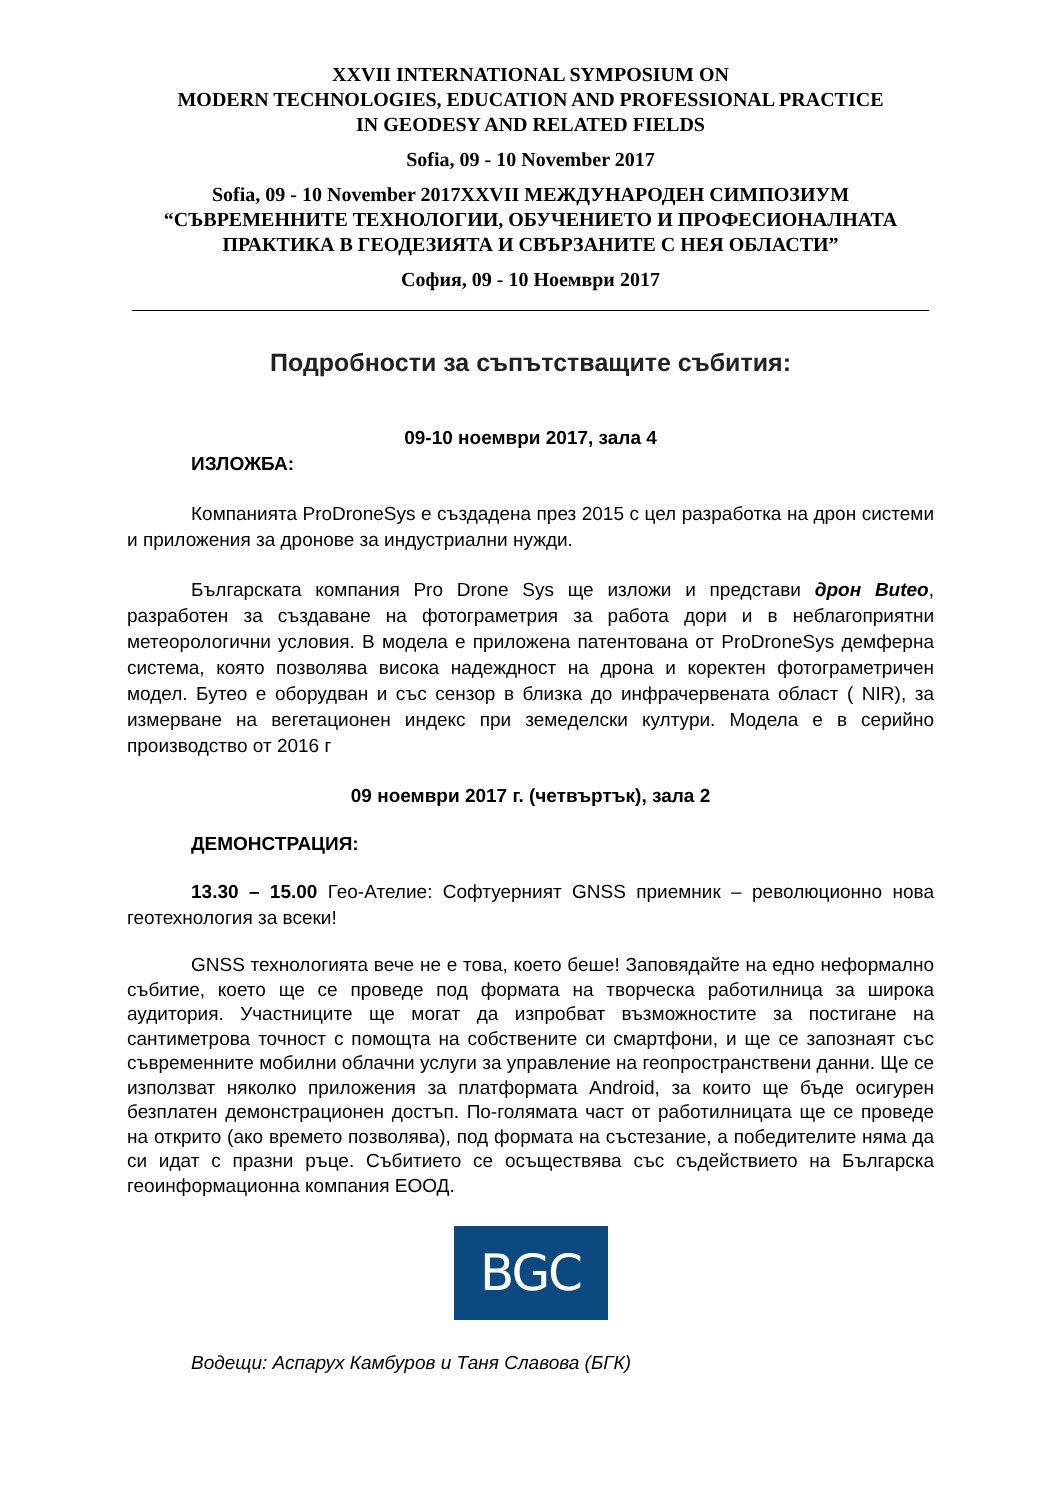XXVII INTERNATIONAL SYMPOSIUM ON
MODERN TECHNOLOGIES, EDUCATION AND PROFESSIONAL PRACTICE
IN GEODESY AND RELATED FIELDS
Sofia, 09 - 10 November 2017
Sofia, 09 - 10 November 2017XXVII МЕЖДУНАРОДЕН СИМПОЗИУМ
“СЪВРЕМЕННИТЕ ТЕХНОЛОГИИ, ОБУЧЕНИЕТО И ПРОФЕСИОНАЛНАТА
ПРАКТИКА В ГЕОДЕЗИЯТА И СВЪРЗАНИТЕ С НЕЯ ОБЛАСТИ”
София, 09 - 10 Ноември 2017
Подробности за съпътстващите събития:
09-10 ноември 2017, зала 4
ИЗЛОЖБА:
Компанията ProDroneSys е създадена през 2015 с цел разработка на дрон системи и приложения за дронове за индустриални нужди.
Българската компания Pro Drone Sys ще изложи и представи дрон Buteo, разработен за създаване на фотограметрия за работа дори и в неблагоприятни метеорологични условия. В модела е приложена патентована от ProDroneSys демферна система, която позволява висока надеждност на дрона и коректен фотограметричен модел. Бутео е оборудван и със сензор в близка до инфрачервената област ( NIR), за измерване на вегетационен индекс при земеделски култури. Модела е в серийно производство от 2016 г
09 ноември 2017 г. (четвъртък), зала 2
ДЕМОНСТРАЦИЯ:
13.30 – 15.00 Гео-Ателие: Софтуерният GNSS приемник – революционно нова геотехнология за всеки!
GNSS технологията вече не е това, което беше! Заповядайте на едно неформално събитие, което ще се проведе под формата на творческа работилница за широка аудитория. Участниците ще могат да изпробват възможностите за постигане на сантиметрова точност с помощта на собствените си смартфони, и ще се запознаят със съвременните мобилни облачни услуги за управление на геопространствени данни. Ще се използват няколко приложения за платформата Android, за които ще бъде осигурен безплатен демонстрационен достъп. По-голямата част от работилницата ще се проведе на открито (ако времето позволява), под формата на състезание, а победителите няма да си идат с празни ръце. Събитието се осъществява със съдействието на Българска геоинформационна компания ЕООД.
BGC
Водещи: Аспарух Камбуров и Таня Славова (БГК)